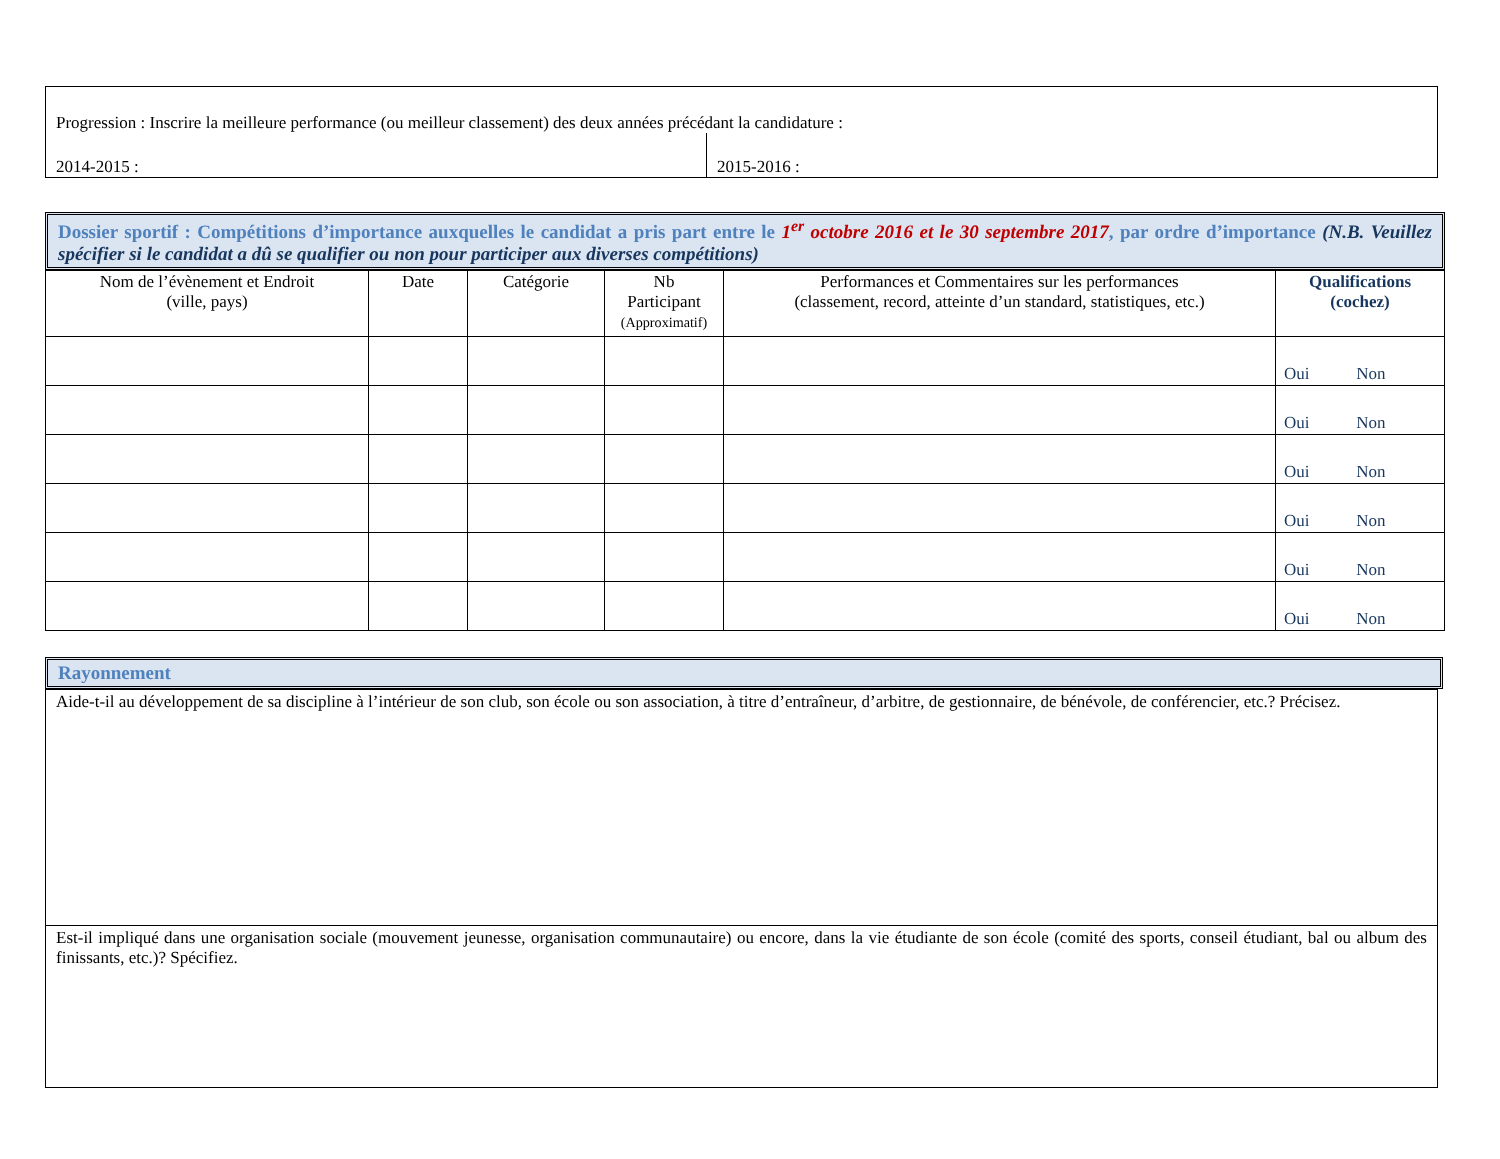| Progression : Inscrire la meilleure performance (ou meilleur classement) des deux années précédant la candidature : | |
| 2014-2015 : | 2015-2016 : |
Dossier sportif : Compétitions d’importance auxquelles le candidat a pris part entre le 1<sup>er</sup> octobre 2016 et le 30 septembre 2017, par ordre d’importance (N.B. Veuillez spécifier si le candidat a dû se qualifier ou non pour participer aux diverses compétitions)
| Nom de l’évènement et Endroit (ville, pays) | Date | Catégorie | Nb Participant (Approximatif) | Performances et Commentaires sur les performances (classement, record, atteinte d’un standard, statistiques, etc.) | Qualifications (cochez) |
| --- | --- | --- | --- | --- | --- |
| | | | | | Oui Non |
| | | | | | Oui Non |
| | | | | | Oui Non |
| | | | | | Oui Non |
| | | | | | Oui Non |
| | | | | | Oui Non |
Rayonnement
| Aide-t-il au développement de sa discipline à l’intérieur de son club, son école ou son association, à titre d’entraîneur, d’arbitre, de gestionnaire, de bénévole, de conférencier, etc.? Précisez. |
| Est-il impliqué dans une organisation sociale (mouvement jeunesse, organisation communautaire) ou encore, dans la vie étudiante de son école (comité des sports, conseil étudiant, bal ou album des finissants, etc.)? Spécifiez. |